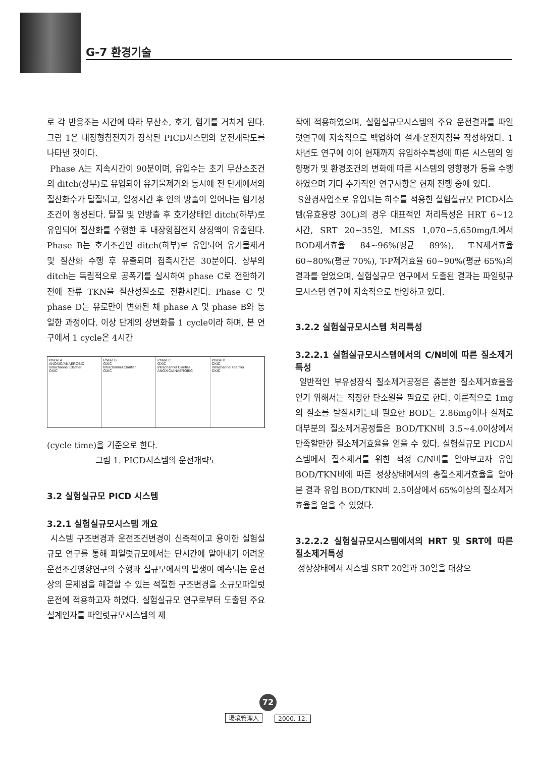G-7 환경기술
로 각 반응조는 시간에 따라 무산소, 호기, 혐기를 거치게 된다. 그림 1은 내장형침전지가 장착된 PICD시스템의 운전개략도를 나타낸 것이다.
Phase A는 지속시간이 90분이며, 유입수는 초기 무산소조건의 ditch(상부)로 유입되어 유기물제거와 동시에 전 단계에서의 질산화수가 탈질되고, 일정시간 후 인의 방출이 일어나는 혐기성조건이 형성된다. 탈질 및 인방출 후 호기상태인 ditch(하부)로 유입되어 질산화를 수행한 후 내장형침전지 상징액이 유출된다. Phase B는 호기조건인 ditch(하부)로 유입되어 유기물제거 및 질산화 수행 후 유출되며 접촉시간은 30분이다. 상부의 ditch는 독립적으로 공폭기를 실시하여 phase C로 전환하기 전에 잔류 TKN을 질산성질소로 전환시킨다. Phase C 및 phase D는 유로만이 변화된 채 phase A 및 phase B와 동일한 과정이다. 이상 단계의 상변화를 1 cycle이라 하며, 본 연구에서 1 cycle은 4시간
Phase A
ANOXIC/ANAEROBIC
Intrachannel Clarifier
OXIC
Phase B
OXIC
Intrachannel Clarifier
OXIC
Phase C
OXIC
Intrachannel Clarifier
ANOXIC/ANAEROBIC
Phase D
OXIC
Intrachannel Clarifier
OXIC
(cycle time)을 기준으로 한다.
그림 1. PICD시스템의 운전개략도
3.2 실험실규모 PICD 시스템
3.2.1 실험실규모시스템 개요
시스템 구조변경과 운전조건변경이 신축적이고 용이한 실험실규모 연구를 통해 파일럿규모에서는 단시간에 알아내기 어려운 운전조건영향연구의 수행과 실규모에서의 발생이 예측되는 운전상의 문제점을 해결할 수 있는 적절한 구조변경을 소규모파일럿 운전에 적용하고자 하였다. 실험실규모 연구로부터 도출된 주요 설계인자를 파일럿규모시스템의 제
작에 적용하였으며, 실험실규모시스템의 주요 운전결과를 파일럿연구에 지속적으로 백업하여 설계·운전지침을 작성하였다. 1차년도 연구에 이어 현재까지 유입하수특성에 따른 시스템의 영향평가 및 환경조건의 변화에 따른 시스템의 영향평가 등을 수행하였으며 기타 추가적인 연구사항은 현재 진행 중에 있다.
S환경사업소로 유입되는 하수를 적용한 실험실규모 PICD시스템(유효용량 30L)의 경우 대표적인 처리특성은 HRT 6~12 시간, SRT 20~35일, MLSS 1,070~5,650mg/L에서 BOD제거효율 84~96%(평균 89%), T-N제거효율 60~80%(평균 70%), T-P제거효율 60~90%(평균 65%)의 결과를 얻었으며, 실험실규모 연구에서 도출된 결과는 파일럿규모시스템 연구에 지속적으로 반영하고 있다.
3.2.2 실험실규모시스템 처리특성
3.2.2.1 실험실규모시스템에서의 C/N비에 따른 질소제거특성
일반적인 부유성장식 질소제거공정은 충분한 질소제거효율을 얻기 위해서는 적정한 탄소원을 필요로 한다. 이론적으로 1mg의 질소를 탈질시키는데 필요한 BOD는 2.86mg이나 실제로 대부분의 질소제거공정들은 BOD/TKN비 3.5~4.0이상에서 만족할만한 질소제거효율을 얻을 수 있다. 실험실규모 PICD시스템에서 질소제거를 위한 적정 C/N비를 알아보고자 유입 BOD/TKN비에 따른 정상상태에서의 총질소제거효율을 알아본 결과 유입 BOD/TKN비 2.5이상에서 65%이상의 질소제거효율을 얻을 수 있었다.
3.2.2.2 실험실규모시스템에서의 HRT 및 SRT에 따른 질소제거특성
정상상태에서 시스템 SRT 20일과 30일을 대상으
72
環境管理人 2000. 12.